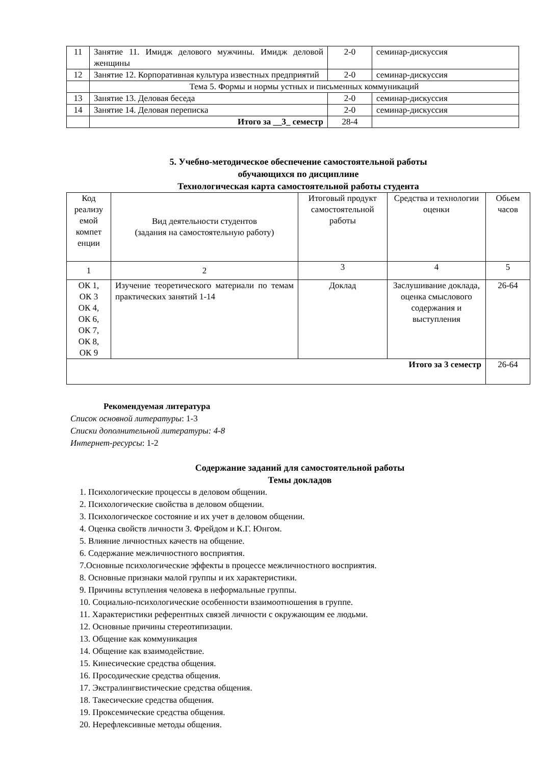| 11 | Занятие 11. Имидж делового мужчины. Имидж деловой женщины | 2-0 | семинар-дискуссия |
| 12 | Занятие 12. Корпоративная культура известных предприятий | 2-0 | семинар-дискуссия |
| | Тема 5. Формы и нормы устных и письменных коммуникаций | | |
| 13 | Занятие 13. Деловая беседа | 2-0 | семинар-дискуссия |
| 14 | Занятие 14. Деловая переписка | 2-0 | семинар-дискуссия |
| | Итого за __3_ семестр | 28-4 | |
5. Учебно-методическое обеспечение самостоятельной работы
обучающихся по дисциплине
Технологическая карта самостоятельной работы студента
| Код реализу емой компет енции | Вид деятельности студентов (задания на самостоятельную работу) | Итоговый продукт самостоятельной работы | Средства и технологии оценки | Обьем часов |
| --- | --- | --- | --- | --- |
| 1 | 2 | 3 | 4 | 5 |
| ОК 1, ОК 3 ОК 4, ОК 6, ОК 7, ОК 8, ОК 9 | Изучение теоретического материали по темам практических занятий 1-14 | Доклад | Заслушивание доклада, оценка смыслового содержания и выступления | 26-64 |
| Итого за 3 семестр | | | | 26-64 |
Рекомендуемая литература
Список основной литературы: 1-3
Списки дополнительной литературы: 4-8
Интернет-ресурсы: 1-2
Содержание заданий для самостоятельной работы
Темы докладов
1. Психологические процессы в деловом общении.
2. Психологические свойства в деловом общении.
3. Психологическое состояние и их учет в деловом общении.
4. Оценка свойств личности З. Фрейдом и К.Г. Юнгом.
5. Влияние личностных качеств на общение.
6. Содержание межличностного восприятия.
7.Основные психологические эффекты в процессе межличностного восприятия.
8. Основные признаки малой группы и их характеристики.
9. Причины вступления человека в неформальные группы.
10. Социально-психологические особенности взаимоотношения в группе.
11. Характеристики референтных связей личности с окружающим ее людьми.
12. Основные причины стереотипизации.
13. Общение как коммуникация
14. Общение как взаимодействие.
15. Кинесические средства общения.
16. Просодические средства общения.
17. Экстралингвистические средства общения.
18. Такесические средства общения.
19. Проксемические средства общения.
20. Нерефлексивные методы общения.